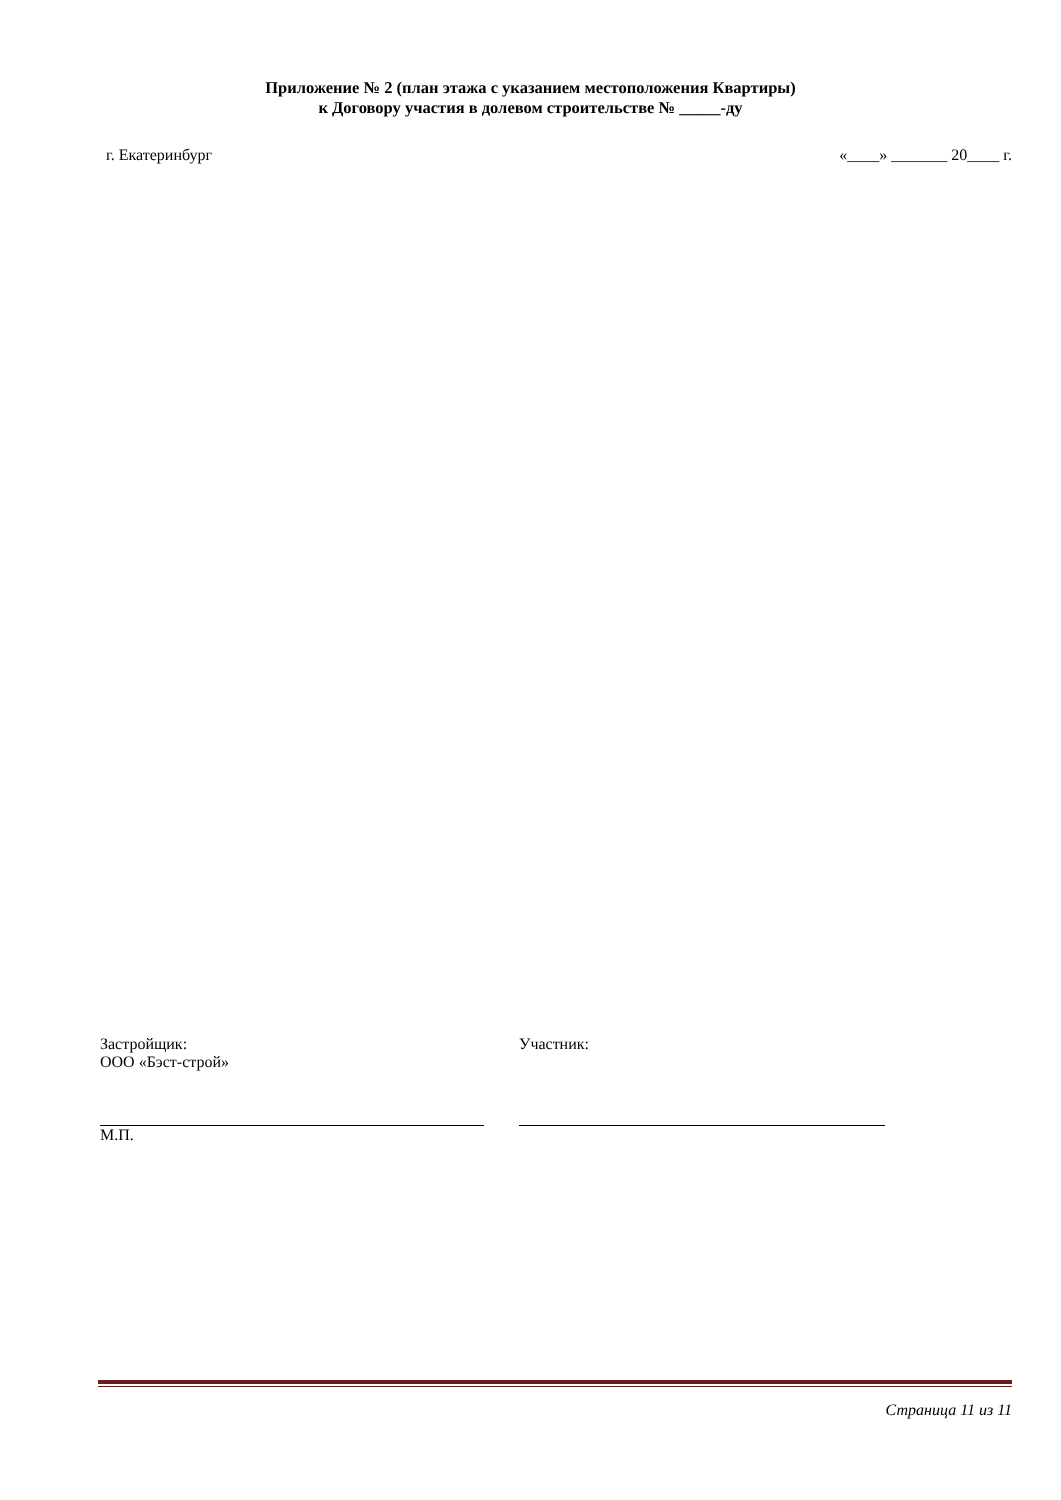Приложение № 2 (план этажа с указанием местоположения Квартиры)
к Договору участия в долевом строительстве № _____-ду
г. Екатеринбург «____» _______ 20____ г.
Застройщик:
ООО «Бэст-строй»
М.П.
Участник:
Страница 11 из 11